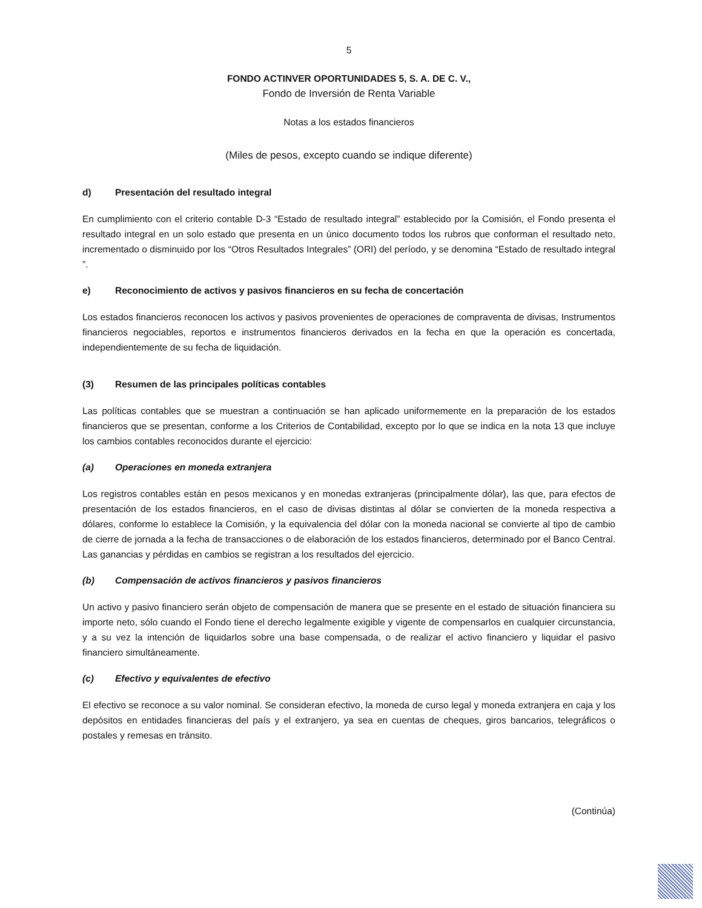5
FONDO ACTINVER OPORTUNIDADES 5, S. A. DE C. V.,
Fondo de Inversión de Renta Variable
Notas a los estados financieros
(Miles de pesos, excepto cuando se indique diferente)
d) Presentación del resultado integral
En cumplimiento con el criterio contable D-3 “Estado de resultado integral” establecido por la Comisión, el Fondo presenta el resultado integral en un solo estado que presenta en un único documento todos los rubros que conforman el resultado neto, incrementado o disminuido por los “Otros Resultados Integrales” (ORI) del período, y se denomina “Estado de resultado integral ”.
e) Reconocimiento de activos y pasivos financieros en su fecha de concertación
Los estados financieros reconocen los activos y pasivos provenientes de operaciones de compraventa de divisas, Instrumentos financieros negociables, reportos e instrumentos financieros derivados en la fecha en que la operación es concertada, independientemente de su fecha de liquidación.
(3) Resumen de las principales políticas contables
Las políticas contables que se muestran a continuación se han aplicado uniformemente en la preparación de los estados financieros que se presentan, conforme a los Criterios de Contabilidad, excepto por lo que se indica en la nota 13 que incluye los cambios contables reconocidos durante el ejercicio:
(a) Operaciones en moneda extranjera
Los registros contables están en pesos mexicanos y en monedas extranjeras (principalmente dólar), las que, para efectos de presentación de los estados financieros, en el caso de divisas distintas al dólar se convierten de la moneda respectiva a dólares, conforme lo establece la Comisión, y la equivalencia del dólar con la moneda nacional se convierte al tipo de cambio de cierre de jornada a la fecha de transacciones o de elaboración de los estados financieros, determinado por el Banco Central. Las ganancias y pérdidas en cambios se registran a los resultados del ejercicio.
(b) Compensación de activos financieros y pasivos financieros
Un activo y pasivo financiero serán objeto de compensación de manera que se presente en el estado de situación financiera su importe neto, sólo cuando el Fondo tiene el derecho legalmente exigible y vigente de compensarlos en cualquier circunstancia, y a su vez la intención de liquidarlos sobre una base compensada, o de realizar el activo financiero y liquidar el pasivo financiero simultáneamente.
(c) Efectivo y equivalentes de efectivo
El efectivo se reconoce a su valor nominal. Se consideran efectivo, la moneda de curso legal y moneda extranjera en caja y los depósitos en entidades financieras del país y el extranjero, ya sea en cuentas de cheques, giros bancarios, telegráficos o postales y remesas en tránsito.
(Continúa)